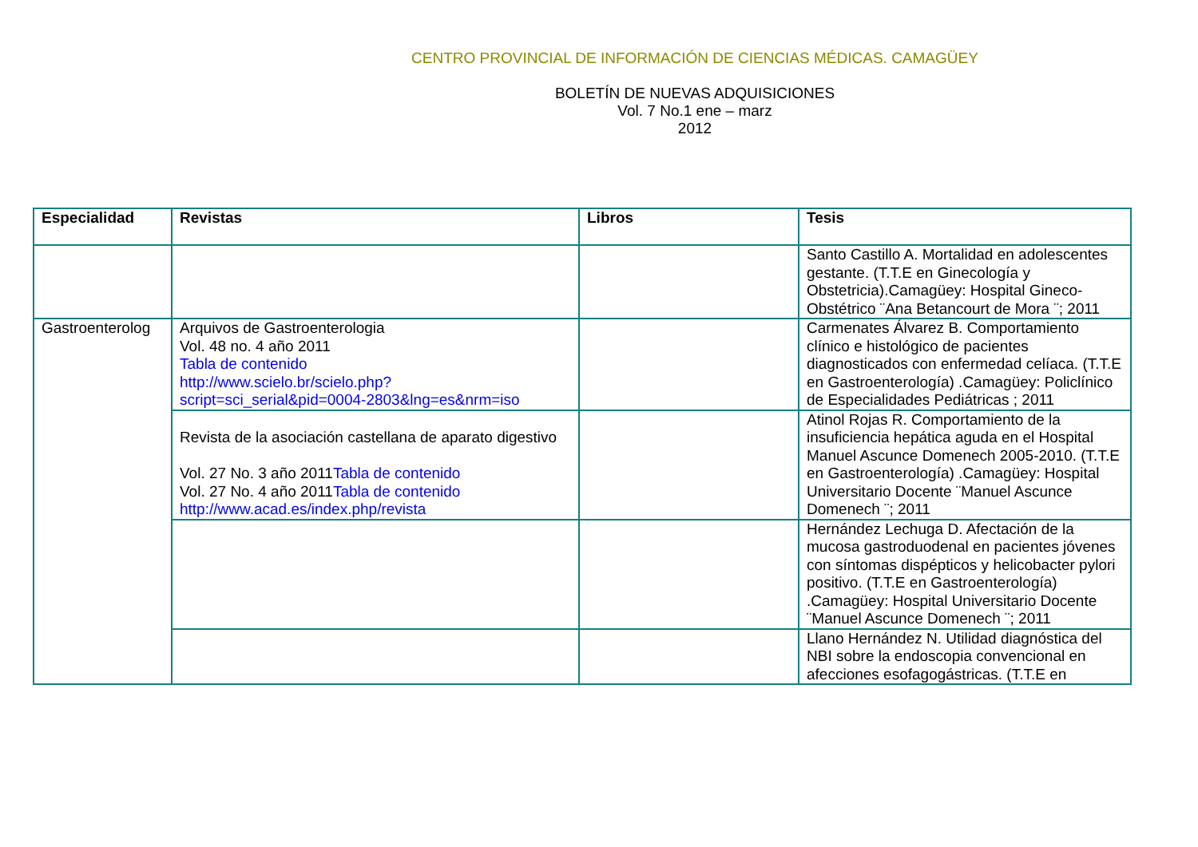CENTRO PROVINCIAL DE INFORMACIÓN DE CIENCIAS MÉDICAS. CAMAGÜEY
BOLETÍN DE NUEVAS ADQUISICIONES
Vol. 7 No.1 ene – marz
2012
| Especialidad | Revistas | Libros | Tesis |
| --- | --- | --- | --- |
| | | | Santo Castillo A. Mortalidad en adolescentes gestante. (T.T.E en Ginecología y Obstetricia).Camagüey: Hospital Gineco-Obstétrico ¨Ana Betancourt de Mora ¨; 2011 |
| Gastroenterolog | Arquivos de Gastroenterologia Vol. 48 no. 4 año 2011 Tabla de contenido http://www.scielo.br/scielo.php?script=sci_serial&pid=0004-2803&lng=es&nrm=iso | | Carmenates Álvarez B. Comportamiento clínico e histológico de pacientes diagnosticados con enfermedad celíaca. (T.T.E en Gastroenterología) .Camagüey: Policlínico de Especialidades Pediátricas ; 2011 |
| | Revista de la asociación castellana de aparato digestivo Vol. 27 No. 3 año 2011 Tabla de contenido Vol. 27 No. 4 año 2011 Tabla de contenido http://www.acad.es/index.php/revista | | Atinol Rojas R. Comportamiento de la insuficiencia hepática aguda en el Hospital Manuel Ascunce Domenech 2005-2010. (T.T.E en Gastroenterología) .Camagüey: Hospital Universitario Docente ¨Manuel Ascunce Domenech ¨; 2011 |
| | | | Hernández Lechuga D. Afectación de la mucosa gastroduodenal en pacientes jóvenes con síntomas dispépticos y helicobacter pylori positivo. (T.T.E en Gastroenterología) .Camagüey: Hospital Universitario Docente ¨Manuel Ascunce Domenech ¨; 2011 |
| | | | Llano Hernández N. Utilidad diagnóstica del NBI sobre la endoscopia convencional en afecciones esofagogástricas. (T.T.E en |